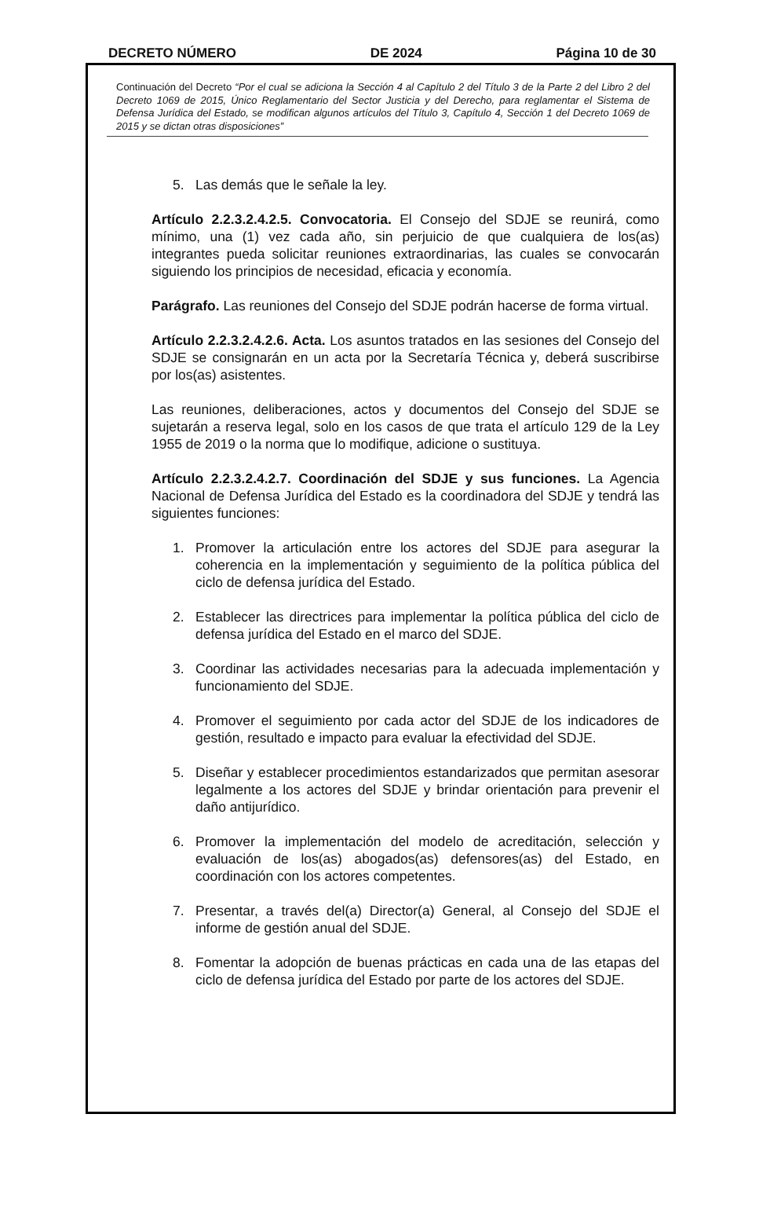DECRETO NÚMERO DE 2024 Página 10 de 30
Continuación del Decreto “Por el cual se adiciona la Sección 4 al Capítulo 2 del Título 3 de la Parte 2 del Libro 2 del Decreto 1069 de 2015, Único Reglamentario del Sector Justicia y del Derecho, para reglamentar el Sistema de Defensa Jurídica del Estado, se modifican algunos artículos del Título 3, Capítulo 4, Sección 1 del Decreto 1069 de 2015 y se dictan otras disposiciones”
5. Las demás que le señale la ley.
Artículo 2.2.3.2.4.2.5. Convocatoria. El Consejo del SDJE se reunirá, como mínimo, una (1) vez cada año, sin perjuicio de que cualquiera de los(as) integrantes pueda solicitar reuniones extraordinarias, las cuales se convocarán siguiendo los principios de necesidad, eficacia y economía.
Parágrafo. Las reuniones del Consejo del SDJE podrán hacerse de forma virtual.
Artículo 2.2.3.2.4.2.6. Acta. Los asuntos tratados en las sesiones del Consejo del SDJE se consignarán en un acta por la Secretaría Técnica y, deberá suscribirse por los(as) asistentes.
Las reuniones, deliberaciones, actos y documentos del Consejo del SDJE se sujetarán a reserva legal, solo en los casos de que trata el artículo 129 de la Ley 1955 de 2019 o la norma que lo modifique, adicione o sustituya.
Artículo 2.2.3.2.4.2.7. Coordinación del SDJE y sus funciones. La Agencia Nacional de Defensa Jurídica del Estado es la coordinadora del SDJE y tendrá las siguientes funciones:
1. Promover la articulación entre los actores del SDJE para asegurar la coherencia en la implementación y seguimiento de la política pública del ciclo de defensa jurídica del Estado.
2. Establecer las directrices para implementar la política pública del ciclo de defensa jurídica del Estado en el marco del SDJE.
3. Coordinar las actividades necesarias para la adecuada implementación y funcionamiento del SDJE.
4. Promover el seguimiento por cada actor del SDJE de los indicadores de gestión, resultado e impacto para evaluar la efectividad del SDJE.
5. Diseñar y establecer procedimientos estandarizados que permitan asesorar legalmente a los actores del SDJE y brindar orientación para prevenir el daño antijurídico.
6. Promover la implementación del modelo de acreditación, selección y evaluación de los(as) abogados(as) defensores(as) del Estado, en coordinación con los actores competentes.
7. Presentar, a través del(a) Director(a) General, al Consejo del SDJE el informe de gestión anual del SDJE.
8. Fomentar la adopción de buenas prácticas en cada una de las etapas del ciclo de defensa jurídica del Estado por parte de los actores del SDJE.